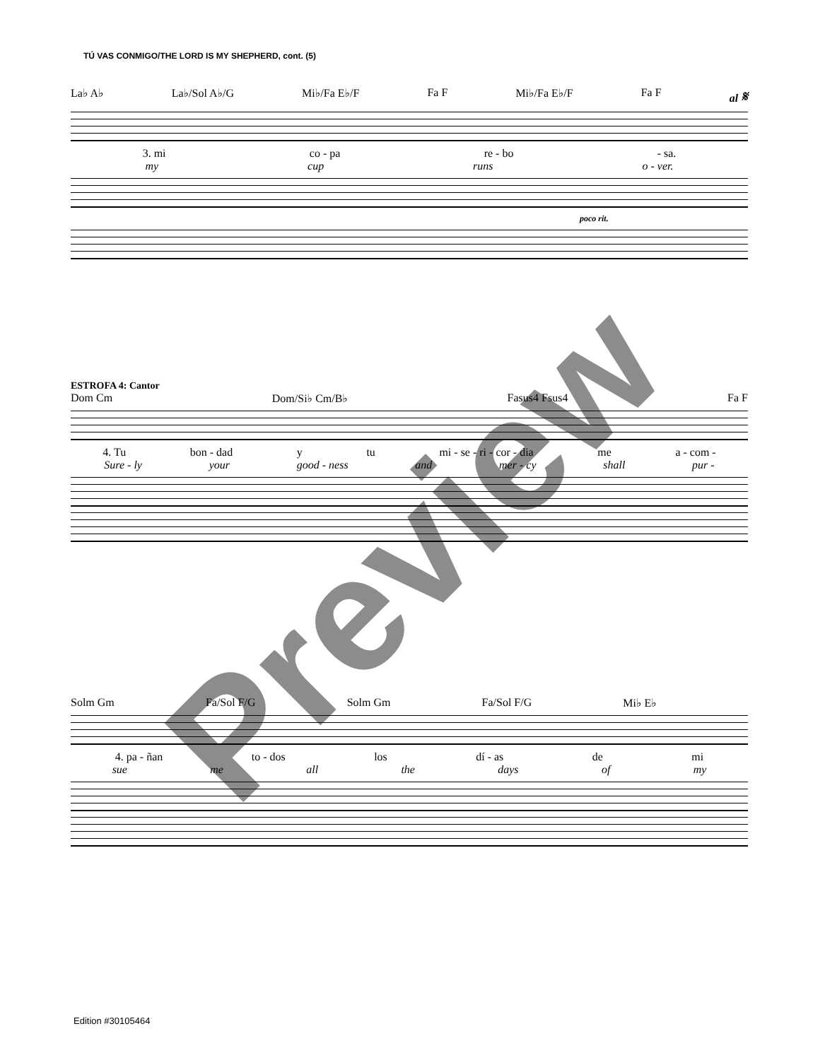TÚ VAS CONMIGO/THE LORD IS MY SHEPHERD, cont. (5)
La♭ A♭ La♭/Sol A♭/G Mi♭/Fa E♭/F Fa F Mi♭/Fa E♭/F Fa F al 𝄋
3. mi co - pa re - bo - sa.
my cup runs o - ver.
poco rit.
ESTROFA 4: Cantor
Dom Cm Dom/Si♭ Cm/B♭ Fasus4 Fsus4 Fa F
4. Tu bon - dad y tu mi - se - ri - cor - dia me a - com -
Sure - ly your good - ness and mer - cy shall pur -
Solm Gm Fa/Sol F/G Solm Gm Fa/Sol F/G Mi♭ E♭
4. pa - ñan to - dos los dí - as de mi
sue me all the days of my
Preview
Edition #30105464